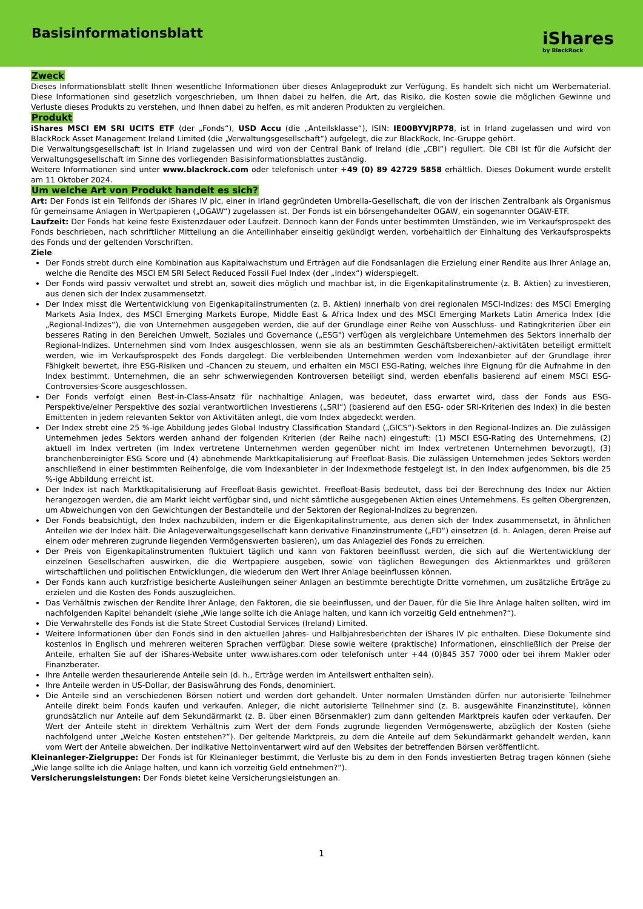Basisinformationsblatt
iShares
by BlackRock
Zweck
Dieses Informationsblatt stellt Ihnen wesentliche Informationen über dieses Anlageprodukt zur Verfügung. Es handelt sich nicht um Werbematerial. Diese Informationen sind gesetzlich vorgeschrieben, um Ihnen dabei zu helfen, die Art, das Risiko, die Kosten sowie die möglichen Gewinne und Verluste dieses Produkts zu verstehen, und Ihnen dabei zu helfen, es mit anderen Produkten zu vergleichen.
Produkt
iShares MSCI EM SRI UCITS ETF (der „Fonds“), USD Accu (die „Anteilsklasse“), ISIN: IE00BYVJRP78, ist in Irland zugelassen und wird von BlackRock Asset Management Ireland Limited (die „Verwaltungsgesellschaft“) aufgelegt, die zur BlackRock, Inc-Gruppe gehört.
Die Verwaltungsgesellschaft ist in Irland zugelassen und wird von der Central Bank of Ireland (die „CBI“) reguliert. Die CBI ist für die Aufsicht der Verwaltungsgesellschaft im Sinne des vorliegenden Basisinformationsblattes zuständig.
Weitere Informationen sind unter www.blackrock.com oder telefonisch unter +49 (0) 89 42729 5858 erhältlich. Dieses Dokument wurde erstellt am 11 Oktober 2024.
Um welche Art von Produkt handelt es sich?
Art: Der Fonds ist ein Teilfonds der iShares IV plc, einer in Irland gegründeten Umbrella-Gesellschaft, die von der irischen Zentralbank als Organismus für gemeinsame Anlagen in Wertpapieren („OGAW“) zugelassen ist. Der Fonds ist ein börsengehandelter OGAW, ein sogenannter OGAW-ETF.
Laufzeit: Der Fonds hat keine feste Existenzdauer oder Laufzeit. Dennoch kann der Fonds unter bestimmten Umständen, wie im Verkaufsprospekt des Fonds beschrieben, nach schriftlicher Mitteilung an die Anteilinhaber einseitig gekündigt werden, vorbehaltlich der Einhaltung des Verkaufsprospekts des Fonds und der geltenden Vorschriften.
Ziele
Der Fonds strebt durch eine Kombination aus Kapitalwachstum und Erträgen auf die Fondsanlagen die Erzielung einer Rendite aus Ihrer Anlage an, welche die Rendite des MSCI EM SRI Select Reduced Fossil Fuel Index (der „Index“) widerspiegelt.
Der Fonds wird passiv verwaltet und strebt an, soweit dies möglich und machbar ist, in die Eigenkapitalinstrumente (z. B. Aktien) zu investieren, aus denen sich der Index zusammensetzt.
Der Index misst die Wertentwicklung von Eigenkapitalinstrumenten (z. B. Aktien) innerhalb von drei regionalen MSCI-Indizes: des MSCI Emerging Markets Asia Index, des MSCI Emerging Markets Europe, Middle East & Africa Index und des MSCI Emerging Markets Latin America Index (die „Regional-Indizes“), die von Unternehmen ausgegeben werden, die auf der Grundlage einer Reihe von Ausschluss- und Ratingkriterien über ein besseres Rating in den Bereichen Umwelt, Soziales und Governance („ESG") verfügen als vergleichbare Unternehmen des Sektors innerhalb der Regional-Indizes. Unternehmen sind vom Index ausgeschlossen, wenn sie als an bestimmten Geschäftsbereichen/-aktivitäten beteiligt ermittelt werden, wie im Verkaufsprospekt des Fonds dargelegt. Die verbleibenden Unternehmen werden vom Indexanbieter auf der Grundlage ihrer Fähigkeit bewertet, ihre ESG-Risiken und -Chancen zu steuern, und erhalten ein MSCI ESG-Rating, welches ihre Eignung für die Aufnahme in den Index bestimmt. Unternehmen, die an sehr schwerwiegenden Kontroversen beteiligt sind, werden ebenfalls basierend auf einem MSCI ESG-Controversies-Score ausgeschlossen.
Der Fonds verfolgt einen Best-in-Class-Ansatz für nachhaltige Anlagen, was bedeutet, dass erwartet wird, dass der Fonds aus ESG-Perspektive/einer Perspektive des sozial verantwortlichen Investierens („SRI“) (basierend auf den ESG- oder SRI-Kriterien des Index) in die besten Emittenten in jedem relevanten Sektor von Aktivitäten anlegt, die vom Index abgedeckt werden.
Der Index strebt eine 25 %-ige Abbildung jedes Global Industry Classification Standard („GICS“)-Sektors in den Regional-Indizes an. Die zulässigen Unternehmen jedes Sektors werden anhand der folgenden Kriterien (der Reihe nach) eingestuft: (1) MSCI ESG-Rating des Unternehmens, (2) aktuell im Index vertreten (im Index vertretene Unternehmen werden gegenüber nicht im Index vertretenen Unternehmen bevorzugt), (3) branchenbereinigter ESG Score und (4) abnehmende Marktkapitalisierung auf Freefloat-Basis. Die zulässigen Unternehmen jedes Sektors werden anschließend in einer bestimmten Reihenfolge, die vom Indexanbieter in der Indexmethode festgelegt ist, in den Index aufgenommen, bis die 25 %-ige Abbildung erreicht ist.
Der Index ist nach Marktkapitalisierung auf Freefloat-Basis gewichtet. Freefloat-Basis bedeutet, dass bei der Berechnung des Index nur Aktien herangezogen werden, die am Markt leicht verfügbar sind, und nicht sämtliche ausgegebenen Aktien eines Unternehmens. Es gelten Obergrenzen, um Abweichungen von den Gewichtungen der Bestandteile und der Sektoren der Regional-Indizes zu begrenzen.
Der Fonds beabsichtigt, den Index nachzubilden, indem er die Eigenkapitalinstrumente, aus denen sich der Index zusammensetzt, in ähnlichen Anteilen wie der Index hält. Die Anlageverwaltungsgesellschaft kann derivative Finanzinstrumente („FD“) einsetzen (d. h. Anlagen, deren Preise auf einem oder mehreren zugrunde liegenden Vermögenswerten basieren), um das Anlageziel des Fonds zu erreichen.
Der Preis von Eigenkapitalinstrumenten fluktuiert täglich und kann von Faktoren beeinflusst werden, die sich auf die Wertentwicklung der einzelnen Gesellschaften auswirken, die die Wertpapiere ausgeben, sowie von täglichen Bewegungen des Aktienmarktes und größeren wirtschaftlichen und politischen Entwicklungen, die wiederum den Wert Ihrer Anlage beeinflussen können.
Der Fonds kann auch kurzfristige besicherte Ausleihungen seiner Anlagen an bestimmte berechtigte Dritte vornehmen, um zusätzliche Erträge zu erzielen und die Kosten des Fonds auszugleichen.
Das Verhältnis zwischen der Rendite Ihrer Anlage, den Faktoren, die sie beeinflussen, und der Dauer, für die Sie Ihre Anlage halten sollten, wird im nachfolgenden Kapitel behandelt (siehe „Wie lange sollte ich die Anlage halten, und kann ich vorzeitig Geld entnehmen?“).
Die Verwahrstelle des Fonds ist die State Street Custodial Services (Ireland) Limited.
Weitere Informationen über den Fonds sind in den aktuellen Jahres- und Halbjahresberichten der iShares IV plc enthalten. Diese Dokumente sind kostenlos in Englisch und mehreren weiteren Sprachen verfügbar. Diese sowie weitere (praktische) Informationen, einschließlich der Preise der Anteile, erhalten Sie auf der iShares-Website unter www.ishares.com oder telefonisch unter +44 (0)845 357 7000 oder bei ihrem Makler oder Finanzberater.
Ihre Anteile werden thesaurierende Anteile sein (d. h., Erträge werden im Anteilswert enthalten sein).
Ihre Anteile werden in US-Dollar, der Basiswährung des Fonds, denominiert.
Die Anteile sind an verschiedenen Börsen notiert und werden dort gehandelt. Unter normalen Umständen dürfen nur autorisierte Teilnehmer Anteile direkt beim Fonds kaufen und verkaufen. Anleger, die nicht autorisierte Teilnehmer sind (z. B. ausgewählte Finanzinstitute), können grundsätzlich nur Anteile auf dem Sekundärmarkt (z. B. über einen Börsenmakler) zum dann geltenden Marktpreis kaufen oder verkaufen. Der Wert der Anteile steht in direktem Verhältnis zum Wert der dem Fonds zugrunde liegenden Vermögenswerte, abzüglich der Kosten (siehe nachfolgend unter „Welche Kosten entstehen?“). Der geltende Marktpreis, zu dem die Anteile auf dem Sekundärmarkt gehandelt werden, kann vom Wert der Anteile abweichen. Der indikative Nettoinventarwert wird auf den Websites der betreffenden Börsen veröffentlicht.
Kleinanleger-Zielgruppe: Der Fonds ist für Kleinanleger bestimmt, die Verluste bis zu dem in den Fonds investierten Betrag tragen können (siehe „Wie lange sollte ich die Anlage halten, und kann ich vorzeitig Geld entnehmen?“).
Versicherungsleistungen: Der Fonds bietet keine Versicherungsleistungen an.
1